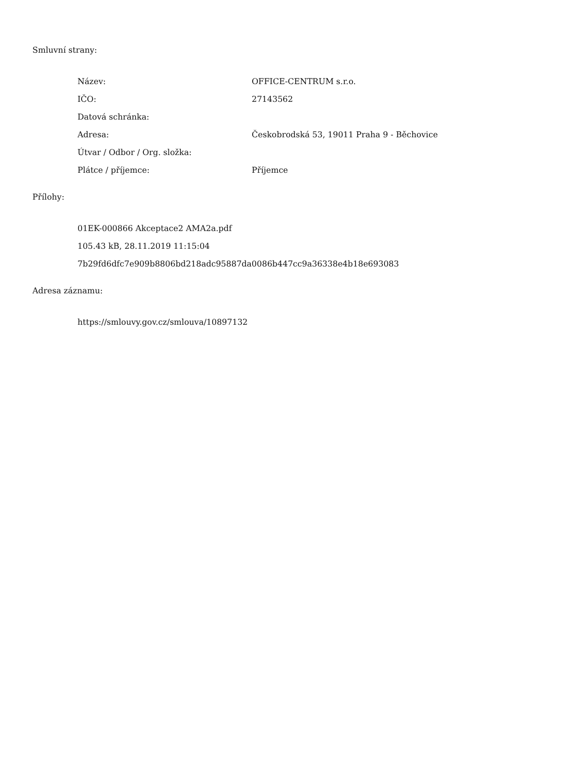Smluvní strany:
| Název: | OFFICE-CENTRUM s.r.o. |
| IČO: | 27143562 |
| Datová schránka: | |
| Adresa: | Českobrodská 53, 19011 Praha 9 - Běchovice |
| Útvar / Odbor / Org. složka: | |
| Plátce / příjemce: | Příjemce |
Přílohy:
01EK-000866 Akceptace2 AMA2a.pdf
105.43 kB, 28.11.2019 11:15:04
7b29fd6dfc7e909b8806bd218adc95887da0086b447cc9a36338e4b18e693083
Adresa záznamu:
https://smlouvy.gov.cz/smlouva/10897132